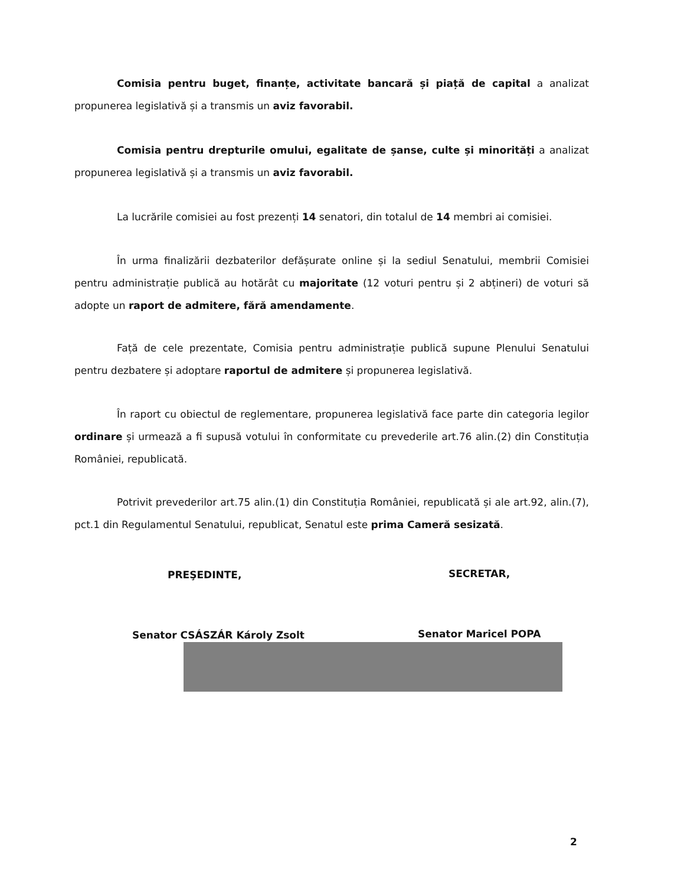Comisia pentru buget, finanțe, activitate bancară și piață de capital a analizat propunerea legislativă și a transmis un aviz favorabil.
Comisia pentru drepturile omului, egalitate de șanse, culte și minorități a analizat propunerea legislativă și a transmis un aviz favorabil.
La lucrările comisiei au fost prezenți 14 senatori, din totalul de 14 membri ai comisiei.
În urma finalizării dezbaterilor defășurate online și la sediul Senatului, membrii Comisiei pentru administrație publică au hotărât cu majoritate (12 voturi pentru și 2 abțineri) de voturi să adopte un raport de admitere, fără amendamente.
Față de cele prezentate, Comisia pentru administrație publică supune Plenului Senatului pentru dezbatere și adoptare raportul de admitere și propunerea legislativă.
În raport cu obiectul de reglementare, propunerea legislativă face parte din categoria legilor ordinare și urmează a fi supusă votului în conformitate cu prevederile art.76 alin.(2) din Constituția României, republicată.
Potrivit prevederilor art.75 alin.(1) din Constituția României, republicată și ale art.92, alin.(7), pct.1 din Regulamentul Senatului, republicat, Senatul este prima Cameră sesizată.
PREŞEDINTE, SECRETAR,
Senator CSÁSZÁR Károly Zsolt Senator Maricel POPA
2